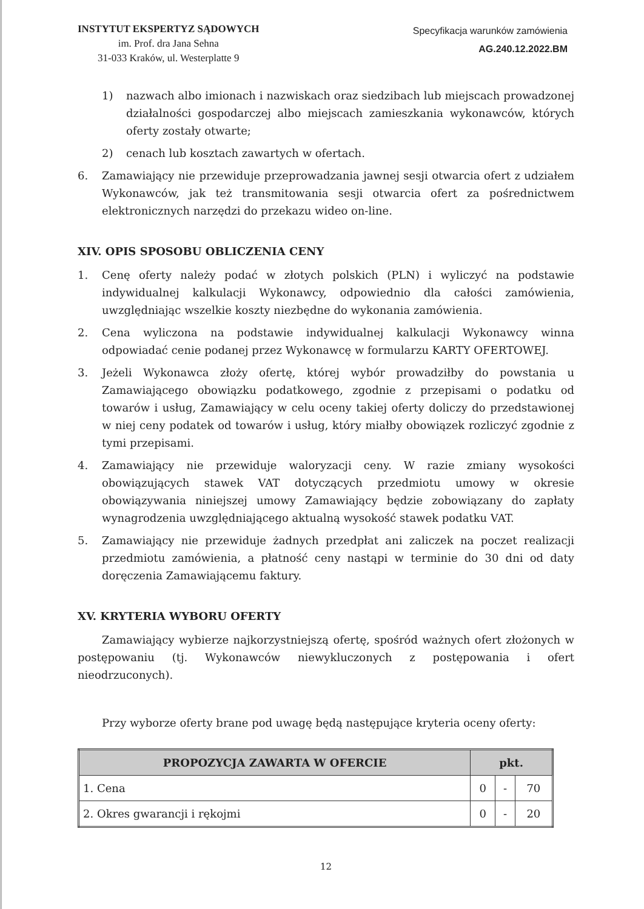INSTYTUT EKSPERTYZ SĄDOWYCH
im. Prof. dra Jana Sehna
31-033 Kraków, ul. Westerplatte 9
Specyfikacja warunków zamówienia
AG.240.12.2022.BM
1) nazwach albo imionach i nazwiskach oraz siedzibach lub miejscach prowadzonej działalności gospodarczej albo miejscach zamieszkania wykonawców, których oferty zostały otwarte;
2) cenach lub kosztach zawartych w ofertach.
6. Zamawiający nie przewiduje przeprowadzania jawnej sesji otwarcia ofert z udziałem Wykonawców, jak też transmitowania sesji otwarcia ofert za pośrednictwem elektronicznych narzędzi do przekazu wideo on-line.
XIV. OPIS SPOSOBU OBLICZENIA CENY
1. Cenę oferty należy podać w złotych polskich (PLN) i wyliczyć na podstawie indywidualnej kalkulacji Wykonawcy, odpowiednio dla całości zamówienia, uwzględniając wszelkie koszty niezbędne do wykonania zamówienia.
2. Cena wyliczona na podstawie indywidualnej kalkulacji Wykonawcy winna odpowiadać cenie podanej przez Wykonawcę w formularzu KARTY OFERTOWEJ.
3. Jeżeli Wykonawca złoży ofertę, której wybór prowadziłby do powstania u Zamawiającego obowiązku podatkowego, zgodnie z przepisami o podatku od towarów i usług, Zamawiający w celu oceny takiej oferty doliczy do przedstawionej w niej ceny podatek od towarów i usług, który miałby obowiązek rozliczyć zgodnie z tymi przepisami.
4. Zamawiający nie przewiduje waloryzacji ceny. W razie zmiany wysokości obowiązujących stawek VAT dotyczących przedmiotu umowy w okresie obowiązywania niniejszej umowy Zamawiający będzie zobowiązany do zapłaty wynagrodzenia uwzględniającego aktualną wysokość stawek podatku VAT.
5. Zamawiający nie przewiduje żadnych przedpłat ani zaliczek na poczet realizacji przedmiotu zamówienia, a płatność ceny nastąpi w terminie do 30 dni od daty doręczenia Zamawiającemu faktury.
XV. KRYTERIA WYBORU OFERTY
Zamawiający wybierze najkorzystniejszą ofertę, spośród ważnych ofert złożonych w postępowaniu (tj. Wykonawców niewykluczonych z postępowania i ofert nieodrzuconych).
Przy wyborze oferty brane pod uwagę będą następujące kryteria oceny oferty:
| PROPOZYCJA ZAWARTA W OFERCIE | pkt. | | |
| --- | --- | --- | --- |
| 1. Cena | 0 | - | 70 |
| 2. Okres gwarancji i rękojmi | 0 | - | 20 |
12